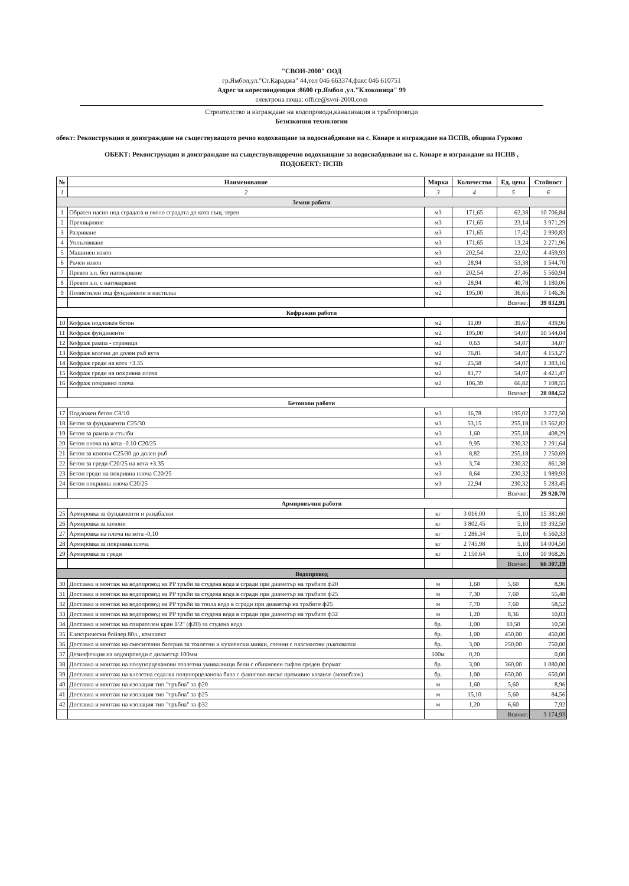"СВОИ-2000" ООД
гр.Ямбол,ул."Ст.Караджа" 44,тел 046 663374,факс 046 610751
Адрес за кореспонденция :8600 гр.Ямбол ,ул."Клоконица" 99
електрона поща: office@svoi-2000.com
Строителство и изграждане на водопроводи,канализация и тръбопроводи
Безизкопни технологии
обект: Реконструкция и доизграждане на съществуващото речно водохващане за водоснабдяване на с. Конаре и изграждане на ПСПВ, община Гурково
ОБЕКТ: Реконструкция и доизграждане на съществуващоречно водохващане за водоснабдяване на с. Конаре и изграждане на ПСПВ ,
ПОДОБЕКТ: ПСПВ
| № | Наименование | Мярка | Количество | Ед. цена | Стойност |
| --- | --- | --- | --- | --- | --- |
| 1 | 2 | 3 | 4 | 5 | 6 |
| Земни работи | | | | | |
| 1 | Обратен насип под сградата и около сградата до кота същ. терен | м3 | 171,65 | 62,38 | 10 706,84 |
| 2 | Прехвърляне | м3 | 171,65 | 23,14 | 3 971,29 |
| 3 | Разриване | м3 | 171,65 | 17,42 | 2 990,83 |
| 4 | Уплътняване | м3 | 171,65 | 13,24 | 2 271,96 |
| 5 | Машинен изкоп | м3 | 202,54 | 22,02 | 4 459,93 |
| 6 | Ръчен изкоп | м3 | 28,94 | 53,38 | 1 544,70 |
| 7 | Превоз з.п. без натоварване | м3 | 202,54 | 27,46 | 5 560,94 |
| 8 | Превоз з.п. с натоварване | м3 | 28,94 | 40,78 | 1 180,06 |
| 9 | Полиетилен под фундаменти и настилка | м2 | 195,00 | 36,65 | 7 146,36 |
| | | | | Всичко: | 39 832,91 |
| Кофражни работи | | | | | |
| 10 | Кофраж подложен бетон | м2 | 11,09 | 39,67 | 439,96 |
| 11 | Кофраж фундаменти | м2 | 195,00 | 54,07 | 10 544,04 |
| 12 | Кофраж рампа - страници | м2 | 0,63 | 54,07 | 34,07 |
| 13 | Кофраж колони до долен ръб вута | м2 | 76,81 | 54,07 | 4 153,27 |
| 14 | Кофраж греди на кота +3.35 | м2 | 25,58 | 54,07 | 1 383,16 |
| 15 | Кофраж греди на покривна плоча | м2 | 81,77 | 54,07 | 4 421,47 |
| 16 | Кофраж покривна плоча | м2 | 106,39 | 66,82 | 7 108,55 |
| | | | | Всичко: | 28 084,52 |
| Бетонови работи | | | | | |
| 17 | Подложен бетон С8/10 | м3 | 16,78 | 195,02 | 3 272,50 |
| 18 | Бетон за фундаменти С25/30 | м3 | 53,15 | 255,18 | 13 562,82 |
| 19 | Бетон за рампа и стълби | м3 | 1,60 | 255,18 | 408,29 |
| 20 | Бетон плоча на кота -0.10 С20/25 | м3 | 9,95 | 230,32 | 2 291,64 |
| 21 | Бетон за колони С25/30 до долен ръб | м3 | 8,82 | 255,18 | 2 250,69 |
| 22 | Бетон за греди С20/25 на кота +3.35 | м3 | 3,74 | 230,32 | 861,38 |
| 23 | Бетон греди на покривна плоча С20/25 | м3 | 8,64 | 230,32 | 1 989,93 |
| 24 | Бетон покривна плоча С20/25 | м3 | 22,94 | 230,32 | 5 283,45 |
| | | | | Всичко: | 29 920,70 |
| Армировъчни работи | | | | | |
| 25 | Армировка за фундаменти и рандбалки | кг | 3 016,00 | 5,10 | 15 381,60 |
| 26 | Армировка за колони | кг | 3 802,45 | 5,10 | 19 392,50 |
| 27 | Армировка на плоча на кота -0,10 | кг | 1 286,34 | 5,10 | 6 560,33 |
| 28 | Армировка за покривна плоча | кг | 2 745,98 | 5,10 | 14 004,50 |
| 29 | Армировка за греди | кг | 2 150,64 | 5,10 | 10 968,26 |
| | | | | Всичко: | 66 307,19 |
| Водопровод | | | | | |
| 30 | Доставка и монтаж на водопровод на PP тръби за студена вода в сгради при диаметър на тръбите ф20 | м | 1,60 | 5,60 | 8,96 |
| 31 | Доставка и монтаж на водопровод на PP тръби за студена вода в сгради при диаметър на тръбите ф25 | м | 7,30 | 7,60 | 55,48 |
| 32 | Доставка и монтаж на водопровод на PP тръби за топла вода в сгради при диаметър на тръбите ф25 | м | 7,70 | 7,60 | 58,52 |
| 33 | Доставка и монтаж на водопровод на PP тръби за студена вода в сгради при диаметър на тръбите ф32 | м | 1,20 | 8,36 | 10,03 |
| 34 | Доставка и монтаж на спирателен кран 1/2" (ф20) за студена вода | бр. | 1,00 | 10,50 | 10,50 |
| 35 | Електрически бойлер 80л., комплект | бр. | 1,00 | 450,00 | 450,00 |
| 36 | Доставка и монтаж на смесителни батерии за тоалетни и кухненски мивки, стенни с пласмасови ръкохватки | бр. | 3,00 | 250,00 | 750,00 |
| 37 | Дезинфекция на водопроводи с диаметър 100мм | 100м | 0,20 | | 0,00 |
| 38 | Доставка и монтаж на полупорцеланови тоалетни умивалници бели с обикновен сифон среден формат | бр. | 3,00 | 360,00 | 1 080,00 |
| 39 | Доставка и монтаж на клозетна седалка полупорцеланова бяла с фаянсово ниско промивно казанче (моноблок) | бр. | 1,00 | 650,00 | 650,00 |
| 40 | Доставка и монтаж на изолация тип "тръбна" за ф20 | м | 1,60 | 5,60 | 8,96 |
| 41 | Доставка и монтаж на изолация тип "тръбна" за ф25 | м | 15,10 | 5,60 | 84,56 |
| 42 | Доставка и монтаж на изолация тип "тръбна" за ф32 | м | 1,20 | 6,60 | 7,92 |
| | | | | Всичко: | 3 174,93 |